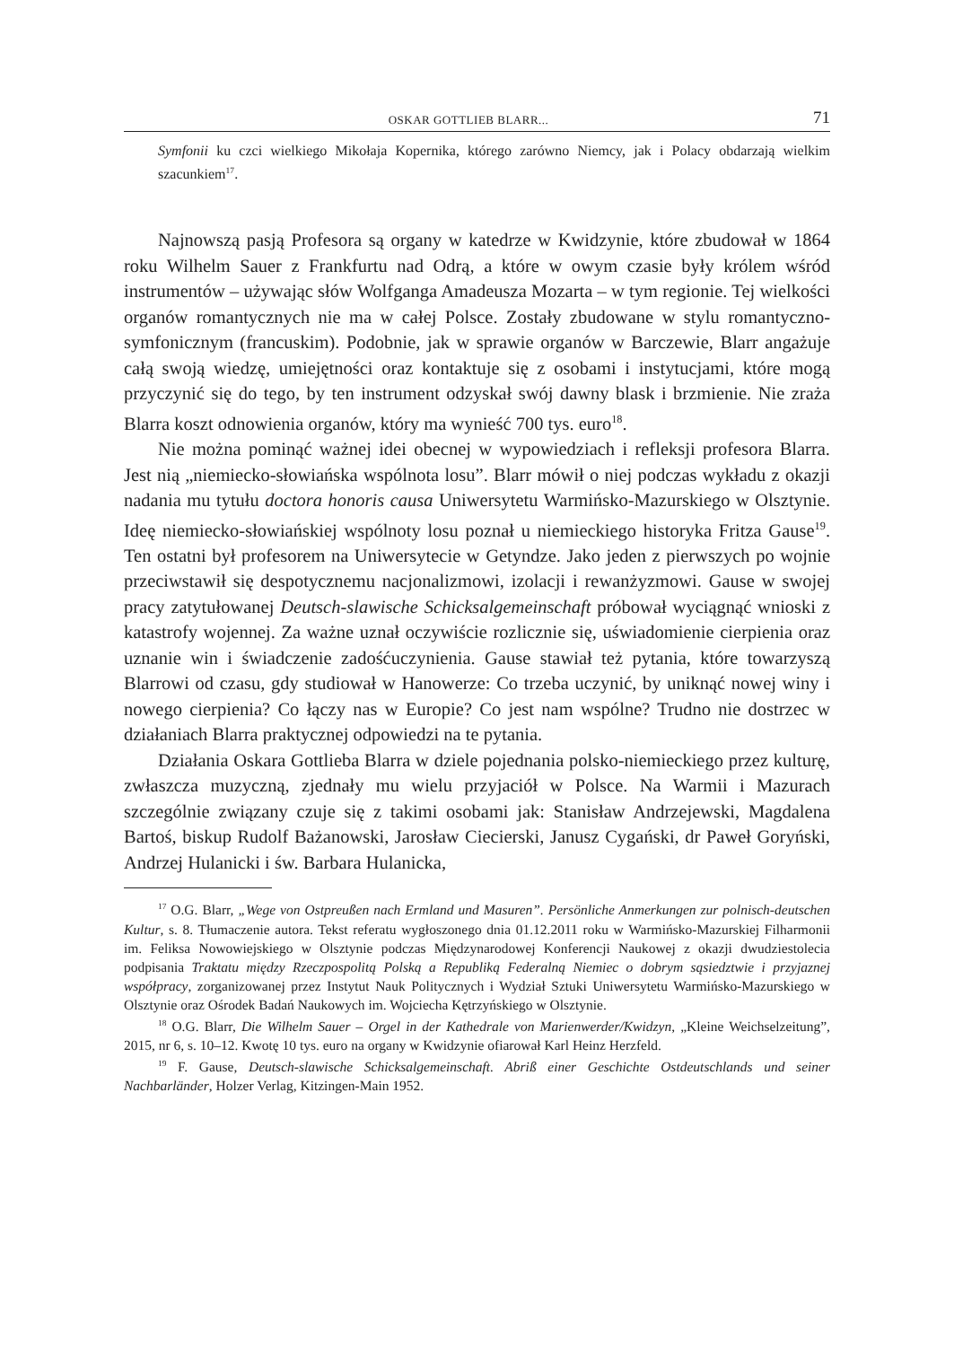OSKAR GOTTLIEB BLARR... 71
Symfonii ku czci wielkiego Mikołaja Kopernika, którego zarówno Niemcy, jak i Polacy obdarzają wielkim szacunkiem<sup>17</sup>.
Najnowszą pasją Profesora są organy w katedrze w Kwidzynie, które zbudował w 1864 roku Wilhelm Sauer z Frankfurtu nad Odrą, a które w owym czasie były królem wśród instrumentów – używając słów Wolfganga Amadeusza Mozarta – w tym regionie. Tej wielkości organów romantycznych nie ma w całej Polsce. Zostały zbudowane w stylu romantyczno-symfonicznym (francuskim). Podobnie, jak w sprawie organów w Barczewie, Blarr angażuje całą swoją wiedzę, umiejętności oraz kontaktuje się z osobami i instytucjami, które mogą przyczynić się do tego, by ten instrument odzyskał swój dawny blask i brzmienie. Nie zraża Blarra koszt odnowienia organów, który ma wynieść 700 tys. euro<sup>18</sup>.
Nie można pominąć ważnej idei obecnej w wypowiedziach i refleksji profesora Blarra. Jest nią „niemiecko-słowiańska wspólnota losu”. Blarr mówił o niej podczas wykładu z okazji nadania mu tytułu doctora honoris causa Uniwersytetu Warmińsko-Mazurskiego w Olsztynie. Ideę niemiecko-słowiańskiej wspólnoty losu poznał u niemieckiego historyka Fritza Gause<sup>19</sup>. Ten ostatni był profesorem na Uniwersytecie w Getyndze. Jako jeden z pierwszych po wojnie przeciwstawił się despotycznemu nacjonalizmowi, izolacji i rewanżyzmowi. Gause w swojej pracy zatytułowanej Deutsch-slawische Schicksalgemeinschaft próbował wyciągnąć wnioski z katastrofy wojennej. Za ważne uznał oczywiście rozlicznie się, uświadomienie cierpienia oraz uznanie win i świadczenie zadośćuczynienia. Gause stawiał też pytania, które towarzyszą Blarrowi od czasu, gdy studiował w Hanowerze: Co trzeba uczynić, by uniknąć nowej winy i nowego cierpienia? Co łączy nas w Europie? Co jest nam wspólne? Trudno nie dostrzec w działaniach Blarra praktycznej odpowiedzi na te pytania.
Działania Oskara Gottlieba Blarra w dziele pojednania polsko-niemieckiego przez kulturę, zwłaszcza muzyczną, zjednały mu wielu przyjaciół w Polsce. Na Warmii i Mazurach szczególnie związany czuje się z takimi osobami jak: Stanisław Andrzejewski, Magdalena Bartoś, biskup Rudolf Bażanowski, Jarosław Ciecierski, Janusz Cygański, dr Paweł Goryński, Andrzej Hulanicki i św. Barbara Hulanicka,
<sup>17</sup> O.G. Blarr, „Wege von Ostpreußen nach Ermland und Masuren”. Persönliche Anmerkungen zur polnisch-deutschen Kultur, s. 8. Tłumaczenie autora. Tekst referatu wygłoszonego dnia 01.12.2011 roku w Warmińsko-Mazurskiej Filharmonii im. Feliksa Nowowiejskiego w Olsztynie podczas Międzynarodowej Konferencji Naukowej z okazji dwudziestolecia podpisania Traktatu między Rzeczpospolitą Polską a Republiką Federalną Niemiec o dobrym sąsiedztwie i przyjaznej współpracy, zorganizowanej przez Instytut Nauk Politycznych i Wydział Sztuki Uniwersytetu Warmińsko-Mazurskiego w Olsztynie oraz Ośrodek Badań Naukowych im. Wojciecha Kętrzyńskiego w Olsztynie.
<sup>18</sup> O.G. Blarr, Die Wilhelm Sauer – Orgel in der Kathedrale von Marienwerder/Kwidzyn, „Kleine Weichselzeitung”, 2015, nr 6, s. 10–12. Kwotę 10 tys. euro na organy w Kwidzynie ofiarował Karl Heinz Herzfeld.
<sup>19</sup> F. Gause, Deutsch-slawische Schicksalgemeinschaft. Abriß einer Geschichte Ostdeutschlands und seiner Nachbarländer, Holzer Verlag, Kitzingen-Main 1952.